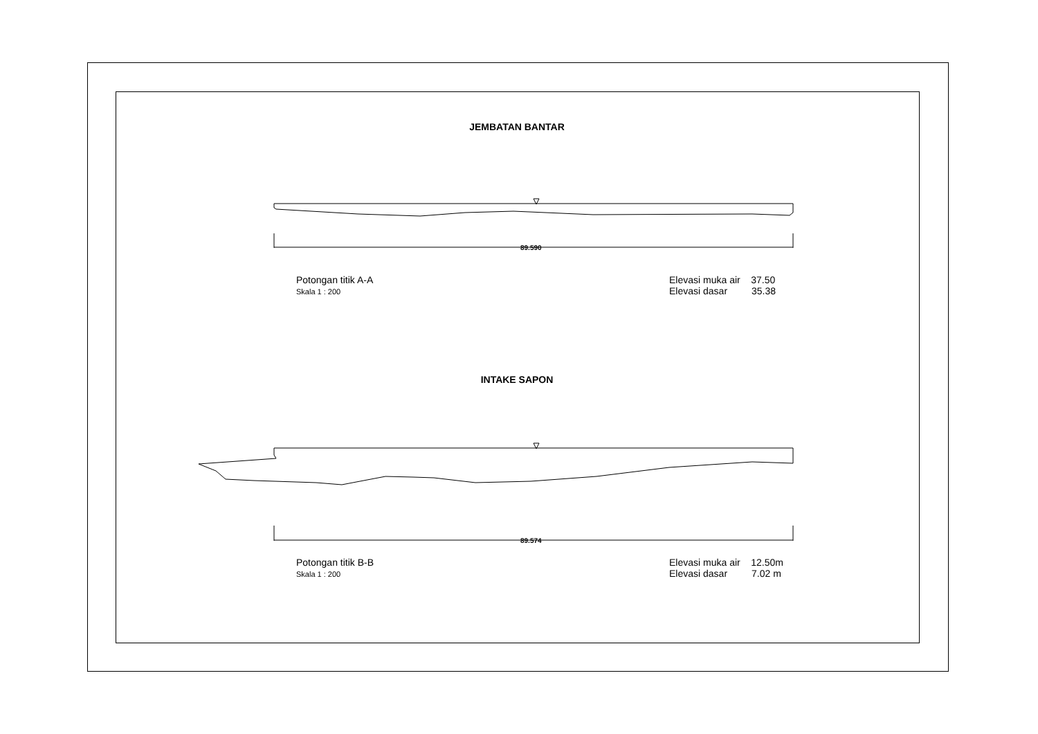JEMBATAN BANTAR
89.590
Potongan titik A-A
Skala 1 : 200
Elevasi muka air 37.50
Elevasi dasar 35.38
INTAKE SAPON
89.574
Potongan titik B-B
Skala 1 : 200
Elevasi muka air 12.50m
Elevasi dasar 7.02 m